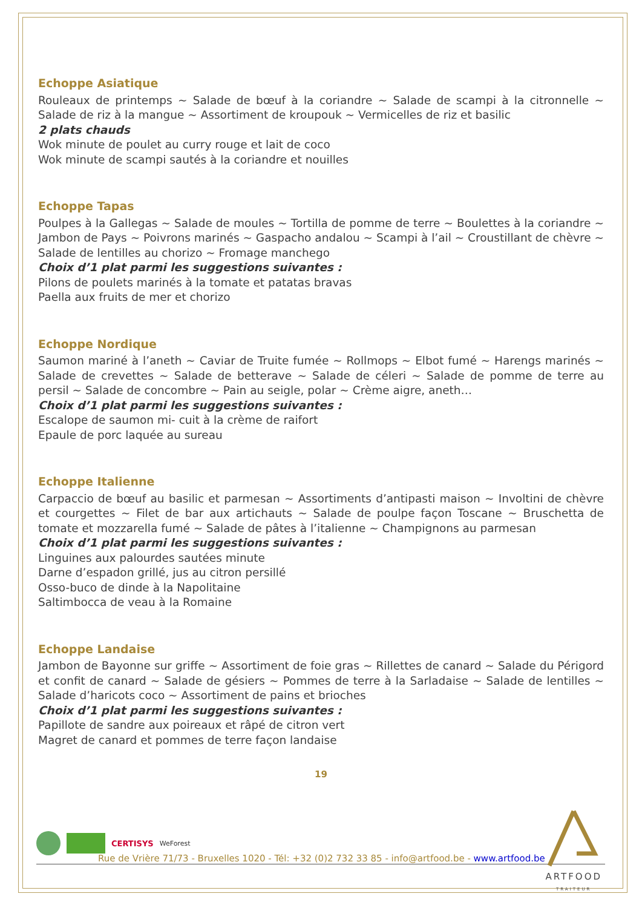Echoppe Asiatique
Rouleaux de printemps ~ Salade de bœuf à la coriandre ~ Salade de scampi à la citronnelle ~ Salade de riz à la mangue ~ Assortiment de kroupouk ~ Vermicelles de riz et basilic
2 plats chauds
Wok minute de poulet au curry rouge et lait de coco
Wok minute de scampi sautés à la coriandre et nouilles
Echoppe Tapas
Poulpes à la Gallegas ~ Salade de moules ~ Tortilla de pomme de terre ~ Boulettes à la coriandre ~ Jambon de Pays ~ Poivrons marinés ~ Gaspacho andalou ~ Scampi à l’ail ~ Croustillant de chèvre ~ Salade de lentilles au chorizo ~ Fromage manchego
Choix d’1 plat parmi les suggestions suivantes :
Pilons de poulets marinés à la tomate et patatas bravas
Paella aux fruits de mer et chorizo
Echoppe Nordique
Saumon mariné à l’aneth ~ Caviar de Truite fumée ~ Rollmops ~ Elbot fumé ~ Harengs marinés ~ Salade de crevettes ~ Salade de betterave ~ Salade de céleri ~ Salade de pomme de terre au persil ~ Salade de concombre ~ Pain au seigle, polar ~ Crème aigre, aneth…
Choix d’1 plat parmi les suggestions suivantes :
Escalope de saumon mi- cuit à la crème de raifort
Epaule de porc laquée au sureau
Echoppe Italienne
Carpaccio de bœuf au basilic et parmesan ~ Assortiments d’antipasti maison ~ Involtini de chèvre et courgettes ~ Filet de bar aux artichauts ~ Salade de poulpe façon Toscane ~ Bruschetta de tomate et mozzarella fumé ~ Salade de pâtes à l’italienne ~ Champignons au parmesan
Choix d’1 plat parmi les suggestions suivantes :
Linguines aux palourdes sautées minute
Darne d’espadon grillé, jus au citron persillé
Osso-buco de dinde à la Napolitaine
Saltimbocca de veau à la Romaine
Echoppe Landaise
Jambon de Bayonne sur griffe ~ Assortiment de foie gras ~ Rillettes de canard ~ Salade du Périgord et confit de canard ~ Salade de gésiers ~ Pommes de terre à la Sarladaise ~ Salade de lentilles ~ Salade d’haricots coco ~ Assortiment de pains et brioches
Choix d’1 plat parmi les suggestions suivantes :
Papillote de sandre aux poireaux et râpé de citron vert
Magret de canard et pommes de terre façon landaise
19
CERTISYS WeForest
ARTFOOD
TRAITEUR
Rue de Vrière 71/73 - Bruxelles 1020 - Tél: +32 (0)2 732 33 85 - info@artfood.be - www.artfood.be